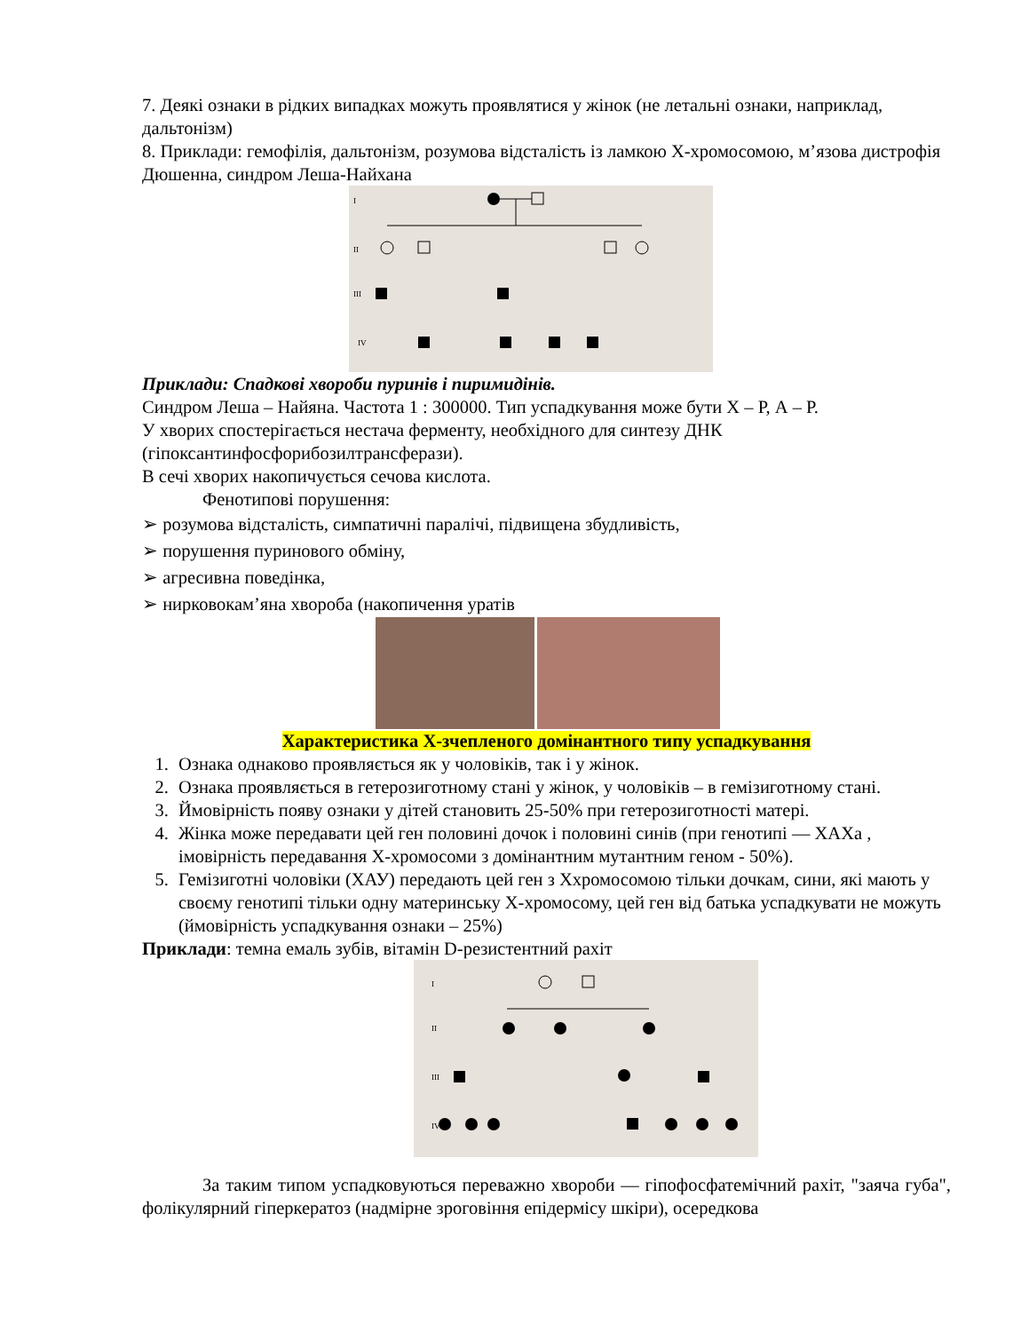7. Деякі ознаки в рідких випадках можуть проявлятися у жінок (не летальні ознаки, наприклад, дальтонізм)
8. Приклади: гемофілія, дальтонізм, розумова відсталість із ламкою Х-хромосомою, м’язова дистрофія Дюшенна, синдром Леша-Найхана
I
II
III
IV
Приклади: Спадкові хвороби пуринів і пиримидінів.
Синдром Леша – Найяна. Частота 1 : 300000. Тип успадкування може бути Х – Р, А – Р.
У хворих спостерігається нестача ферменту, необхідного для синтезу ДНК (гіпоксантинфосфорибозилтрансферази).
В сечі хворих накопичується сечова кислота.
Фенотипові порушення:
➢ розумова відсталість, симпатичні паралічі, підвищена збудливість,
➢ порушення пуринового обміну,
➢ агресивна поведінка,
➢ нирковокам’яна хвороба (накопичення уратів
Характеристика Х-зчепленого домінантного типу успадкування
1. Ознака однаково проявляється як у чоловіків, так і у жінок.
2. Ознака проявляється в гетерозиготному стані у жінок, у чоловіків – в гемізиготному стані.
3. Ймовірність появу ознаки у дітей становить 25-50% при гетерозиготності матері.
4. Жінка може передавати цей ген половині дочок і половині синів (при генотипі — ХАХа , імовірність передавання Х-хромосоми з домінантним мутантним геном - 50%).
5. Гемізиготні чоловіки (ХАУ) передають цей ген з Ххромосомою тільки дочкам, сини, які мають у своєму генотипі тільки одну материнську Х-хромосому, цей ген від батька успадкувати не можуть (ймовірність успадкування ознаки – 25%)
Приклади: темна емаль зубів, вітамін D-резистентний рахіт
I
II
III
IV
За таким типом успадковуються переважно хвороби — гіпофосфатемічний рахіт, "заяча губа", фолікулярний гіперкератоз (надмірне зроговіння епідермісу шкіри), осередкова